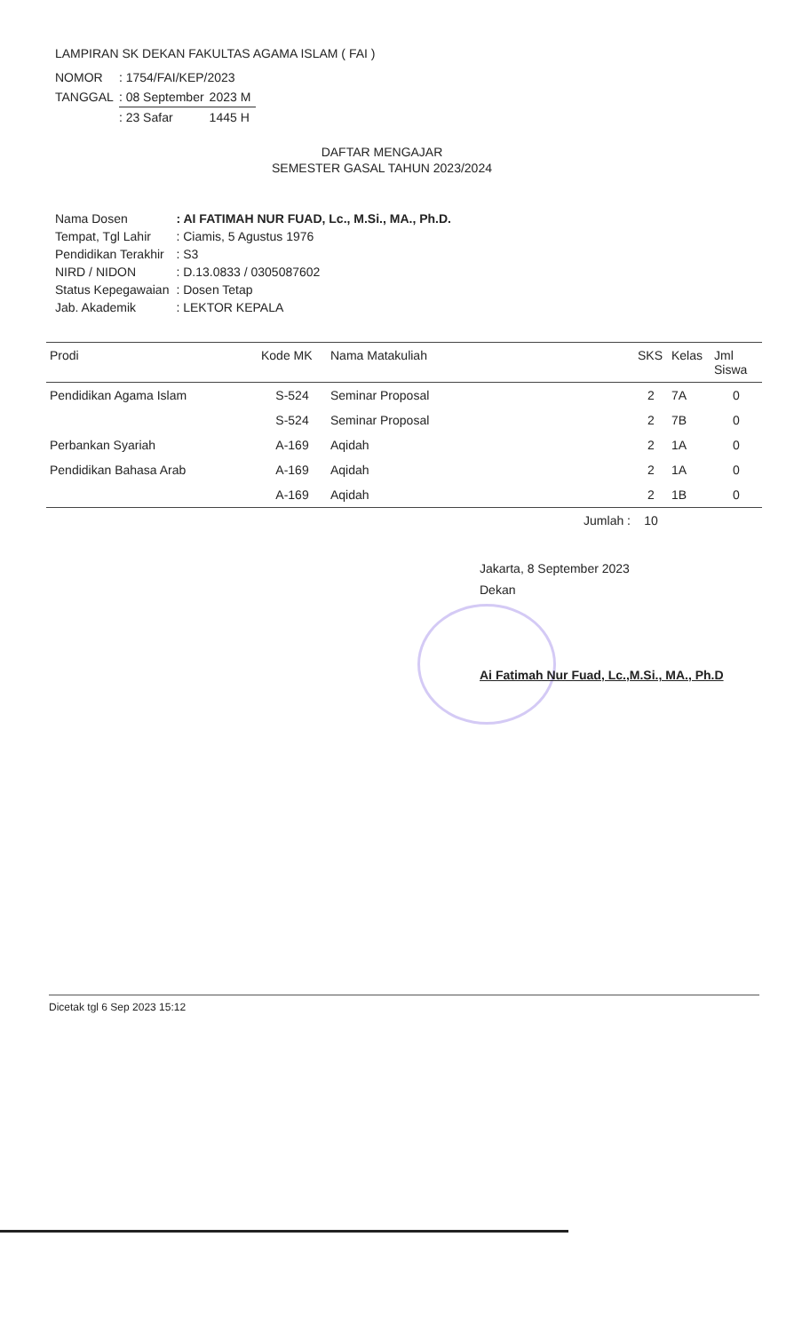LAMPIRAN SK DEKAN FAKULTAS AGAMA ISLAM ( FAI )
| NOMOR | : 1754/FAI/KEP/2023 | |
| TANGGAL | : 08 September | 2023 M |
| | : 23 Safar | 1445 H |
DAFTAR MENGAJAR
SEMESTER GASAL TAHUN 2023/2024
| Nama Dosen | : AI FATIMAH NUR FUAD, Lc., M.Si., MA., Ph.D. |
| Tempat, Tgl Lahir | : Ciamis, 5 Agustus 1976 |
| Pendidikan Terakhir | : S3 |
| NIRD / NIDON | : D.13.0833 / 0305087602 |
| Status Kepegawaian | : Dosen Tetap |
| Jab. Akademik | : LEKTOR KEPALA |
| Prodi | Kode MK | Nama Matakuliah | SKS | Kelas | Jml Siswa |
| --- | --- | --- | --- | --- | --- |
| Pendidikan Agama Islam | S-524 | Seminar Proposal | 2 | 7A | 0 |
| | S-524 | Seminar Proposal | 2 | 7B | 0 |
| Perbankan Syariah | A-169 | Aqidah | 2 | 1A | 0 |
| Pendidikan Bahasa Arab | A-169 | Aqidah | 2 | 1A | 0 |
| | A-169 | Aqidah | 2 | 1B | 0 |
| | | Jumlah : | 10 | | |
Jakarta, 8 September 2023
Dekan
Ai Fatimah Nur Fuad, Lc.,M.Si., MA., Ph.D
Dicetak tgl 6 Sep 2023 15:12